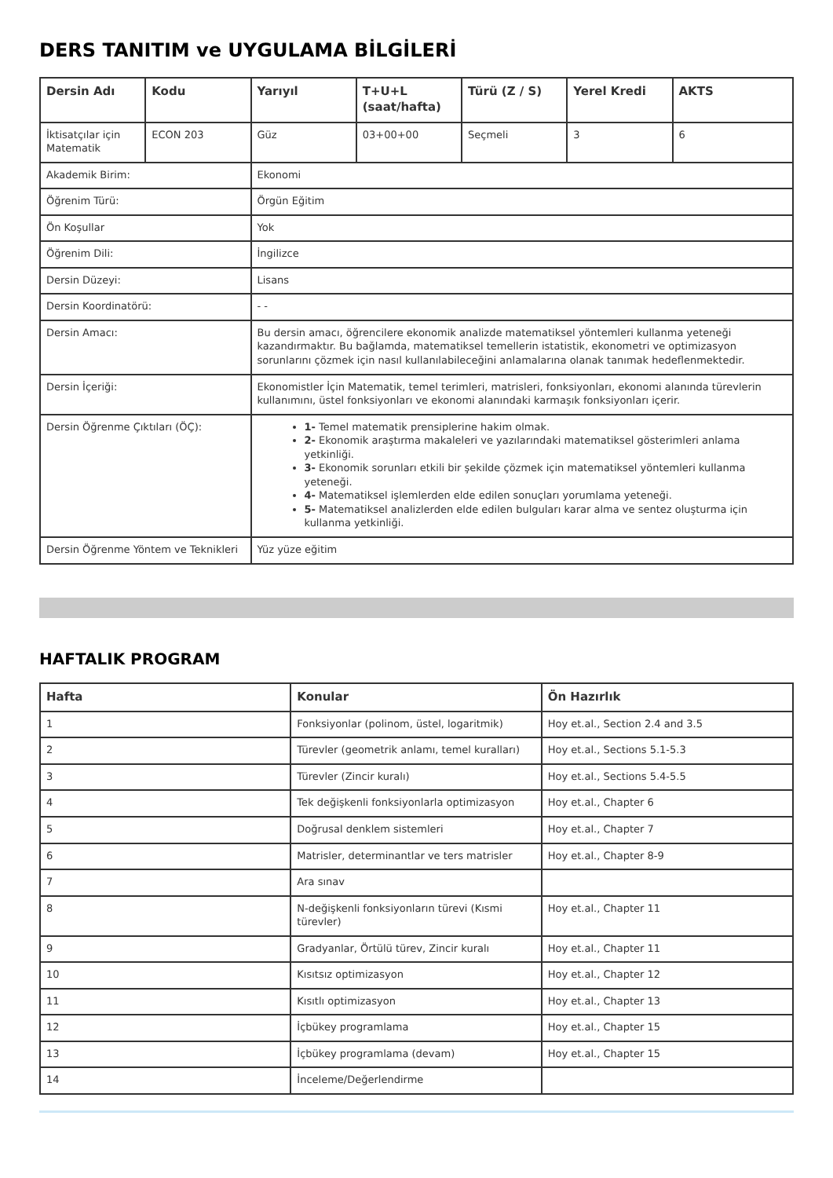DERS TANITIM ve UYGULAMA BİLGİLERİ
| Dersin Adı | Kodu | Yarıyıl | T+U+L (saat/hafta) | Türü (Z / S) | Yerel Kredi | AKTS |
| --- | --- | --- | --- | --- | --- | --- |
| İktisatçılar için Matematik | ECON 203 | Güz | 03+00+00 | Seçmeli | 3 | 6 |
| Akademik Birim: | | Ekonomi | | | | |
| Öğrenim Türü: | | Örgün Eğitim | | | | |
| Ön Koşullar | | Yok | | | | |
| Öğrenim Dili: | | İngilizce | | | | |
| Dersin Düzeyi: | | Lisans | | | | |
| Dersin Koordinatörü: | | - - | | | | |
| Dersin Amacı: | | Bu dersin amacı, öğrencilere ekonomik analizde matematiksel yöntemleri kullanma yeteneği kazandırmaktır. Bu bağlamda, matematiksel temellerin istatistik, ekonometri ve optimizasyon sorunlarını çözmek için nasıl kullanılabileceğini anlamalarına olanak tanımak hedeflenmektedir. | | | | |
| Dersin İçeriği: | | Ekonomistler İçin Matematik, temel terimleri, matrisleri, fonksiyonları, ekonomi alanında türevlerin kullanımını, üstel fonksiyonları ve ekonomi alanındaki karmaşık fonksiyonları içerir. | | | | |
| Dersin Öğrenme Çıktıları (ÖÇ): | | 1- Temel matematik prensiplerine hakim olmak. 2- Ekonomik araştırma makaleleri ve yazılarındaki matematiksel gösterimleri anlama yetkinliği. 3- Ekonomik sorunları etkili bir şekilde çözmek için matematiksel yöntemleri kullanma yeteneği. 4- Matematiksel işlemlerden elde edilen sonuçları yorumlama yeteneği. 5- Matematiksel analizlerden elde edilen bulguları karar alma ve sentez oluşturma için kullanma yetkinliği. | | | | |
| Dersin Öğrenme Yöntem ve Teknikleri | | Yüz yüze eğitim | | | | |
HAFTALIK PROGRAM
| Hafta | Konular | Ön Hazırlık |
| --- | --- | --- |
| 1 | Fonksiyonlar (polinom, üstel, logaritmik) | Hoy et.al., Section 2.4 and 3.5 |
| 2 | Türevler (geometrik anlamı, temel kuralları) | Hoy et.al., Sections 5.1-5.3 |
| 3 | Türevler (Zincir kuralı) | Hoy et.al., Sections 5.4-5.5 |
| 4 | Tek değişkenli fonksiyonlarla optimizasyon | Hoy et.al., Chapter 6 |
| 5 | Doğrusal denklem sistemleri | Hoy et.al., Chapter 7 |
| 6 | Matrisler, determinantlar ve ters matrisler | Hoy et.al., Chapter 8-9 |
| 7 | Ara sınav | |
| 8 | N-değişkenli fonksiyonların türevi (Kısmi türevler) | Hoy et.al., Chapter 11 |
| 9 | Gradyanlar, Örtülü türev, Zincir kuralı | Hoy et.al., Chapter 11 |
| 10 | Kısıtsız optimizasyon | Hoy et.al., Chapter 12 |
| 11 | Kısıtlı optimizasyon | Hoy et.al., Chapter 13 |
| 12 | İçbükey programlama | Hoy et.al., Chapter 15 |
| 13 | İçbükey programlama (devam) | Hoy et.al., Chapter 15 |
| 14 | İnceleme/Değerlendirme | |